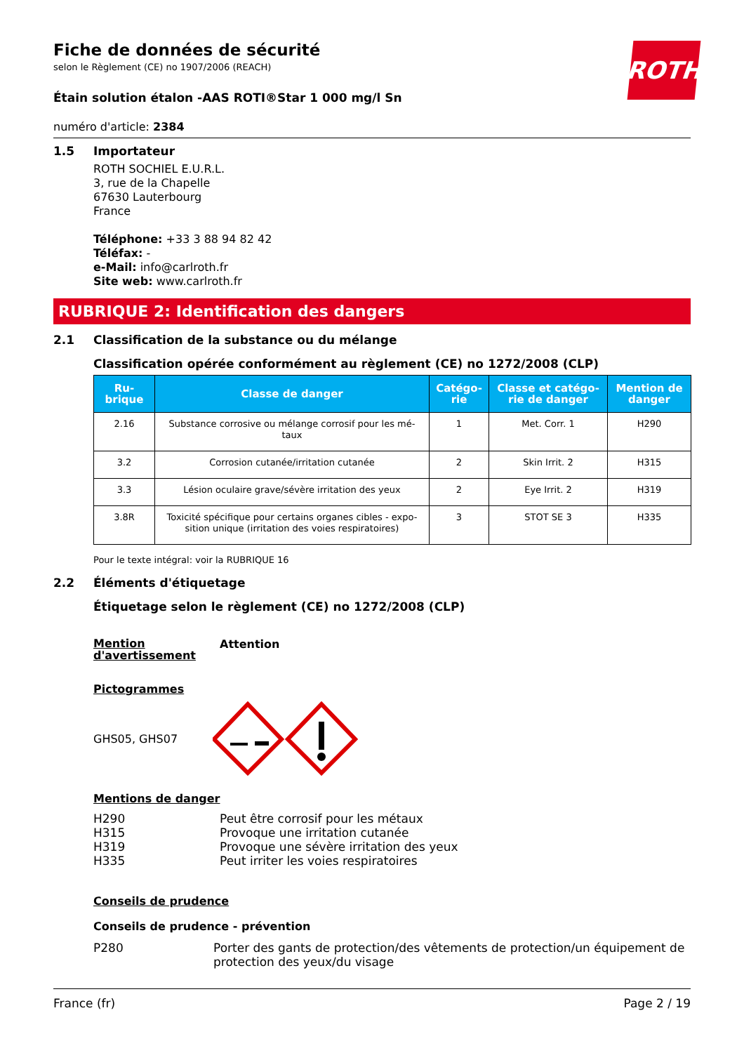ROTH
Fiche de données de sécurité
selon le Règlement (CE) no 1907/2006 (REACH)
Étain solution étalon -AAS ROTI®Star 1 000 mg/l Sn
numéro d'article: 2384
1.5 Importateur
ROTH SOCHIEL E.U.R.L.
3, rue de la Chapelle
67630 Lauterbourg
France
Téléphone: +33 3 88 94 82 42
Téléfax: -
e-Mail: info@carlroth.fr
Site web: www.carlroth.fr
RUBRIQUE 2: Identification des dangers
2.1 Classification de la substance ou du mélange
Classification opérée conformément au règlement (CE) no 1272/2008 (CLP)
| Ru- brique | Classe de danger | Catégo- rie | Classe et catégo- rie de danger | Mention de danger |
| --- | --- | --- | --- | --- |
| 2.16 | Substance corrosive ou mélange corrosif pour les mé- taux | 1 | Met. Corr. 1 | H290 |
| 3.2 | Corrosion cutanée/irritation cutanée | 2 | Skin Irrit. 2 | H315 |
| 3.3 | Lésion oculaire grave/sévère irritation des yeux | 2 | Eye Irrit. 2 | H319 |
| 3.8R | Toxicité spécifique pour certains organes cibles - expo- sition unique (irritation des voies respiratoires) | 3 | STOT SE 3 | H335 |
Pour le texte intégral: voir la RUBRIQUE 16
2.2 Éléments d'étiquetage
Étiquetage selon le règlement (CE) no 1272/2008 (CLP)
Mention
d'avertissement
Attention
Pictogrammes
GHS05, GHS07
Mentions de danger
H290
Peut être corrosif pour les métaux
H315
Provoque une irritation cutanée
H319
Provoque une sévère irritation des yeux
H335
Peut irriter les voies respiratoires
Conseils de prudence
Conseils de prudence - prévention
P280 Porter des gants de protection/des vêtements de protection/un équipement de protection des yeux/du visage
France (fr) Page 2 / 19